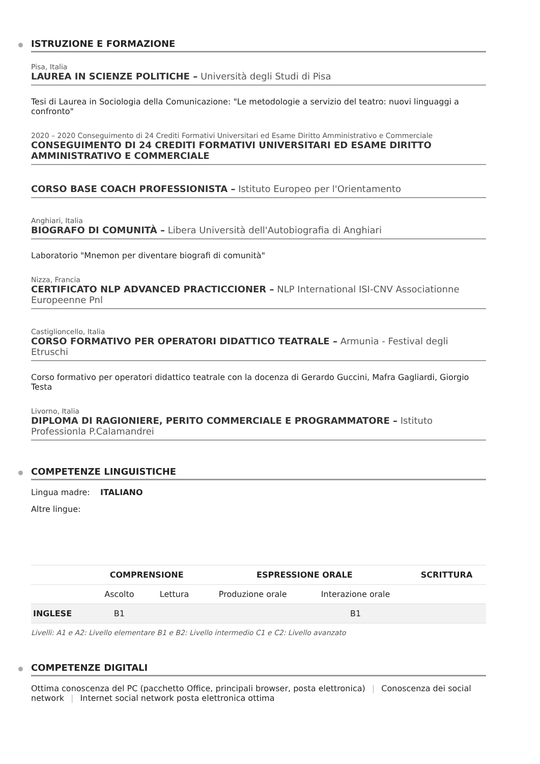ISTRUZIONE E FORMAZIONE
Pisa, Italia
LAUREA IN SCIENZE POLITICHE – Università degli Studi di Pisa
Tesi di Laurea in Sociologia della Comunicazione: "Le metodologie a servizio del teatro: nuovi linguaggi a confronto"
2020 – 2020 Conseguimento di 24 Crediti Formativi Universitari ed Esame Diritto Amministrativo e Commerciale
CONSEGUIMENTO DI 24 CREDITI FORMATIVI UNIVERSITARI ED ESAME DIRITTO AMMINISTRATIVO E COMMERCIALE
CORSO BASE COACH PROFESSIONISTA – Istituto Europeo per l'Orientamento
Anghiari, Italia
BIOGRAFO DI COMUNITÀ – Libera Università dell'Autobiografia di Anghiari
Laboratorio "Mnemon per diventare biografi di comunità"
Nizza, Francia
CERTIFICATO NLP ADVANCED PRACTICCIONER – NLP International ISI-CNV Associationne Europeenne Pnl
Castiglioncello, Italia
CORSO FORMATIVO PER OPERATORI DIDATTICO TEATRALE – Armunia - Festival degli Etruschi
Corso formativo per operatori didattico teatrale con la docenza di Gerardo Guccini, Mafra Gagliardi, Giorgio Testa
Livorno, Italia
DIPLOMA DI RAGIONIERE, PERITO COMMERCIALE E PROGRAMMATORE – Istituto Professionla P.Calamandrei
COMPETENZE LINGUISTICHE
Lingua madre: ITALIANO
Altre lingue:
| | COMPRENSIONE | | ESPRESSIONE ORALE | | SCRITTURA |
| --- | --- | --- | --- | --- | --- |
| | Ascolto | Lettura | Produzione orale | Interazione orale | |
| INGLESE | B1 | | | B1 | |
Livelli: A1 e A2: Livello elementare B1 e B2: Livello intermedio C1 e C2: Livello avanzato
COMPETENZE DIGITALI
Ottima conoscenza del PC (pacchetto Office, principali browser, posta elettronica) | Conoscenza dei social network | Internet social network posta elettronica ottima